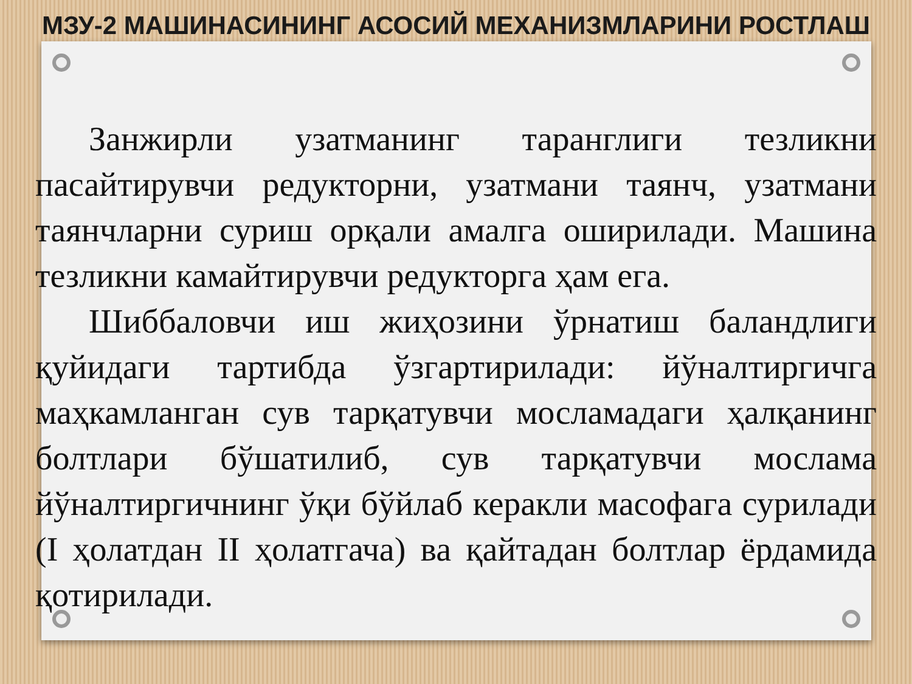МЗУ-2 МАШИНАСИНИНГ АСОСИЙ МЕХАНИЗМЛАРИНИ РОСТЛАШ
Занжирли узатманинг таранглиги тезликни пасайтирувчи редукторни, узатмани таянч, узатмани таянчларни суриш орқали амалга оширилади. Машина тезликни камайтирувчи редукторга ҳам ега.
Шиббаловчи иш жиҳозини ўрнатиш баландлиги қуйидаги тартибда ўзгартирилади: йўналтиргичга маҳкамланган сув тарқатувчи мосламадаги ҳалқанинг болтлари бўшатилиб, сув тарқатувчи мослама йўналтиргичнинг ўқи бўйлаб керакли масофага сурилади (I ҳолатдан II ҳолатгача) ва қайтадан болтлар ёрдамида қотирилади.